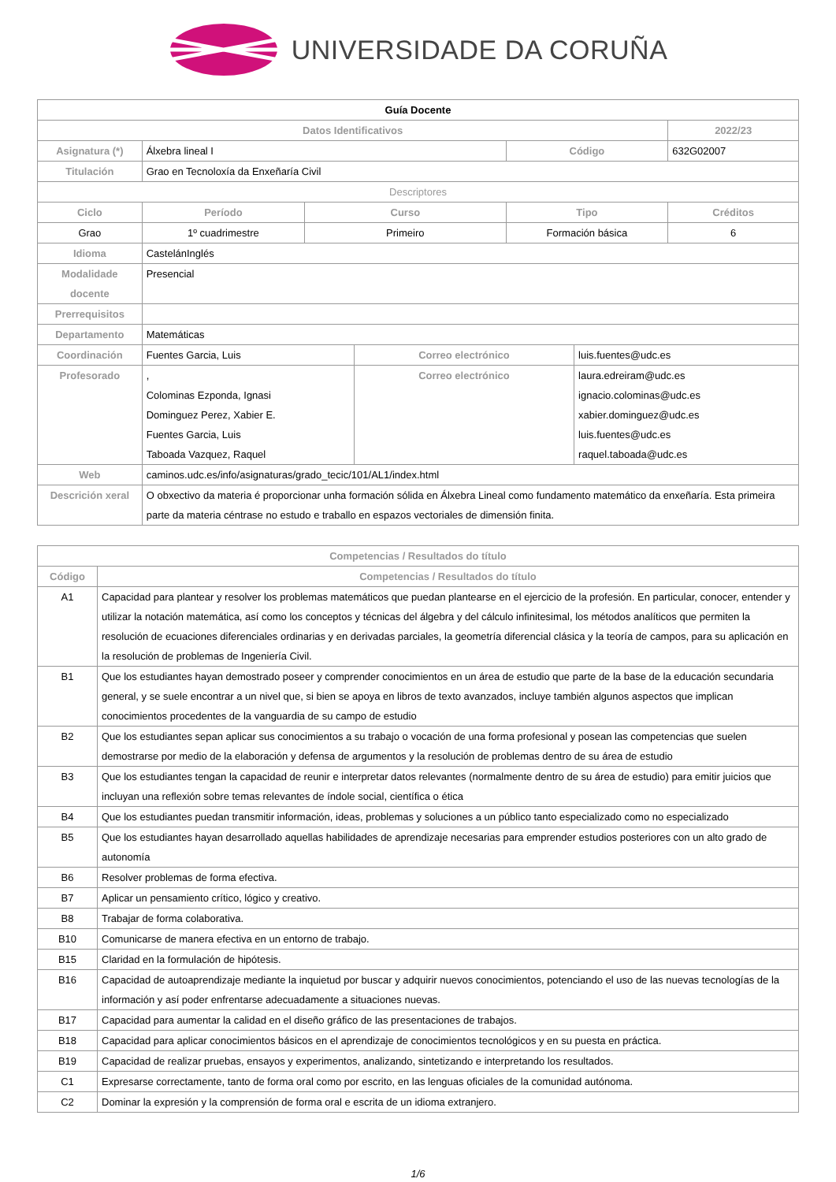UNIVERSIDADE DA CORUÑA
| Guía Docente | | | | | | |
| Datos Identificativos | | | | | | 2022/23 |
| Asignatura (*) | Álxebra lineal I | | | Código | | 632G02007 |
| Titulación | Grao en Tecnoloxía da Enxeñaría Civil | | | | | |
| Descriptores | | | | | | |
| Ciclo | Período | Curso | | Tipo | | Créditos |
| Grao | 1º cuadrimestre | Primeiro | | Formación básica | | 6 |
| Idioma | CastelánInglés | | | | | |
| Modalidade docente | Presencial | | | | | |
| Prerrequisitos | | | | | | |
| Departamento | Matemáticas | | | | | |
| Coordinación | Fuentes Garcia, Luis | | Correo electrónico | | luis.fuentes@udc.es | |
| Profesorado | , Colominas Ezponda, Ignasi Dominguez Perez, Xabier E. Fuentes Garcia, Luis Taboada Vazquez, Raquel | | Correo electrónico | | laura.edreiram@udc.es ignacio.colominas@udc.es xabier.dominguez@udc.es luis.fuentes@udc.es raquel.taboada@udc.es | |
| Web | caminos.udc.es/info/asignaturas/grado_tecic/101/AL1/index.html | | | | | |
| Descrición xeral | O obxectivo da materia é proporcionar unha formación sólida en Álxebra Lineal como fundamento matemático da enxeñaría. Esta primeira parte da materia céntrase no estudo e traballo en espazos vectoriales de dimensión finita. | | | | | |
| Competencias / Resultados do título | |
| --- | --- |
| Código | Competencias / Resultados do título |
| A1 | Capacidad para plantear y resolver los problemas matemáticos que puedan plantearse en el ejercicio de la profesión. En particular, conocer, entender y utilizar la notación matemática, así como los conceptos y técnicas del álgebra y del cálculo infinitesimal, los métodos analíticos que permiten la resolución de ecuaciones diferenciales ordinarias y en derivadas parciales, la geometría diferencial clásica y la teoría de campos, para su aplicación en la resolución de problemas de Ingeniería Civil. |
| B1 | Que los estudiantes hayan demostrado poseer y comprender conocimientos en un área de estudio que parte de la base de la educación secundaria general, y se suele encontrar a un nivel que, si bien se apoya en libros de texto avanzados, incluye también algunos aspectos que implican conocimientos procedentes de la vanguardia de su campo de estudio |
| B2 | Que los estudiantes sepan aplicar sus conocimientos a su trabajo o vocación de una forma profesional y posean las competencias que suelen demostrarse por medio de la elaboración y defensa de argumentos y la resolución de problemas dentro de su área de estudio |
| B3 | Que los estudiantes tengan la capacidad de reunir e interpretar datos relevantes (normalmente dentro de su área de estudio) para emitir juicios que incluyan una reflexión sobre temas relevantes de índole social, científica o ética |
| B4 | Que los estudiantes puedan transmitir información, ideas, problemas y soluciones a un público tanto especializado como no especializado |
| B5 | Que los estudiantes hayan desarrollado aquellas habilidades de aprendizaje necesarias para emprender estudios posteriores con un alto grado de autonomía |
| B6 | Resolver problemas de forma efectiva. |
| B7 | Aplicar un pensamiento crítico, lógico y creativo. |
| B8 | Trabajar de forma colaborativa. |
| B10 | Comunicarse de manera efectiva en un entorno de trabajo. |
| B15 | Claridad en la formulación de hipótesis. |
| B16 | Capacidad de autoaprendizaje mediante la inquietud por buscar y adquirir nuevos conocimientos, potenciando el uso de las nuevas tecnologías de la información y así poder enfrentarse adecuadamente a situaciones nuevas. |
| B17 | Capacidad para aumentar la calidad en el diseño gráfico de las presentaciones de trabajos. |
| B18 | Capacidad para aplicar conocimientos básicos en el aprendizaje de conocimientos tecnológicos y en su puesta en práctica. |
| B19 | Capacidad de realizar pruebas, ensayos y experimentos, analizando, sintetizando e interpretando los resultados. |
| C1 | Expresarse correctamente, tanto de forma oral como por escrito, en las lenguas oficiales de la comunidad autónoma. |
| C2 | Dominar la expresión y la comprensión de forma oral e escrita de un idioma extranjero. |
1/6